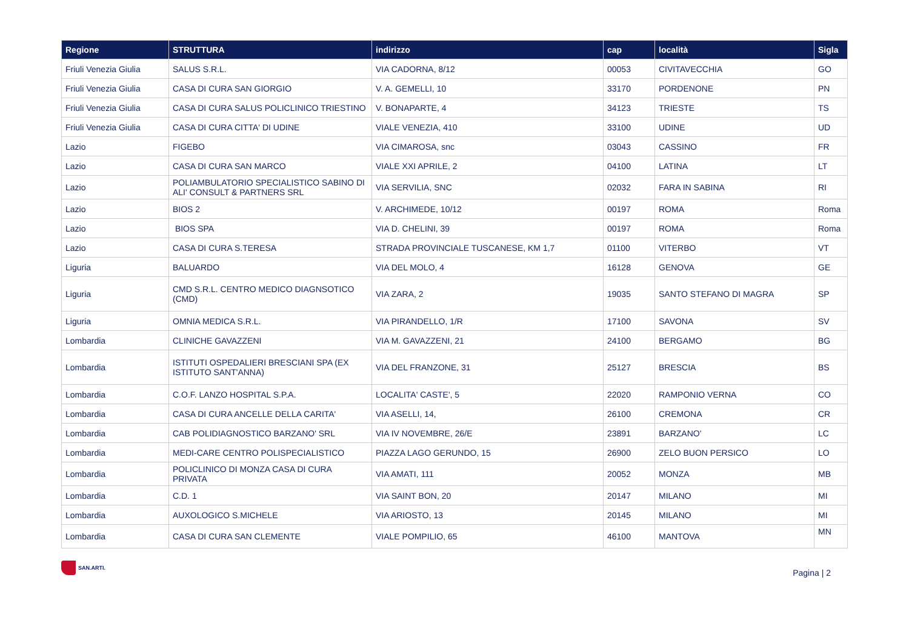| Regione | STRUTTURA | indirizzo | cap | località | Sigla |
| --- | --- | --- | --- | --- | --- |
| Friuli Venezia Giulia | SALUS S.R.L. | VIA CADORNA, 8/12 | 00053 | CIVITAVECCHIA | GO |
| Friuli Venezia Giulia | CASA DI CURA SAN GIORGIO | V. A. GEMELLI, 10 | 33170 | PORDENONE | PN |
| Friuli Venezia Giulia | CASA DI CURA SALUS POLICLINICO TRIESTINO | V. BONAPARTE, 4 | 34123 | TRIESTE | TS |
| Friuli Venezia Giulia | CASA DI CURA CITTA' DI UDINE | VIALE VENEZIA, 410 | 33100 | UDINE | UD |
| Lazio | FIGEBO | VIA CIMAROSA, snc | 03043 | CASSINO | FR |
| Lazio | CASA DI CURA SAN MARCO | VIALE XXI APRILE, 2 | 04100 | LATINA | LT |
| Lazio | POLIAMBULATORIO SPECIALISTICO SABINO DI ALI' CONSULT & PARTNERS SRL | VIA SERVILIA, SNC | 02032 | FARA IN SABINA | RI |
| Lazio | BIOS 2 | V. ARCHIMEDE, 10/12 | 00197 | ROMA | Roma |
| Lazio | BIOS SPA | VIA D. CHELINI, 39 | 00197 | ROMA | Roma |
| Lazio | CASA DI CURA S.TERESA | STRADA PROVINCIALE TUSCANESE, KM 1,7 | 01100 | VITERBO | VT |
| Liguria | BALUARDO | VIA DEL MOLO, 4 | 16128 | GENOVA | GE |
| Liguria | CMD S.R.L. CENTRO MEDICO DIAGNSOTICO (CMD) | VIA ZARA, 2 | 19035 | SANTO STEFANO DI MAGRA | SP |
| Liguria | OMNIA MEDICA S.R.L. | VIA PIRANDELLO, 1/R | 17100 | SAVONA | SV |
| Lombardia | CLINICHE GAVAZZENI | VIA M. GAVAZZENI, 21 | 24100 | BERGAMO | BG |
| Lombardia | ISTITUTI OSPEDALIERI BRESCIANI SPA (EX ISTITUTO SANT'ANNA) | VIA DEL FRANZONE, 31 | 25127 | BRESCIA | BS |
| Lombardia | C.O.F. LANZO HOSPITAL S.P.A. | LOCALITA' CASTE', 5 | 22020 | RAMPONIO VERNA | CO |
| Lombardia | CASA DI CURA ANCELLE DELLA CARITA' | VIA ASELLI, 14, | 26100 | CREMONA | CR |
| Lombardia | CAB POLIDIAGNOSTICO BARZANO' SRL | VIA IV NOVEMBRE, 26/E | 23891 | BARZANO' | LC |
| Lombardia | MEDI-CARE CENTRO POLISPECIALISTICO | PIAZZA LAGO GERUNDO, 15 | 26900 | ZELO BUON PERSICO | LO |
| Lombardia | POLICLINICO DI MONZA CASA DI CURA PRIVATA | VIA AMATI, 111 | 20052 | MONZA | MB |
| Lombardia | C.D. 1 | VIA SAINT BON, 20 | 20147 | MILANO | MI |
| Lombardia | AUXOLOGICO S.MICHELE | VIA ARIOSTO, 13 | 20145 | MILANO | MI |
| Lombardia | CASA DI CURA SAN CLEMENTE | VIALE POMPILIO, 65 | 46100 | MANTOVA | MN |
SAN.ARTI.
Pagina | 2